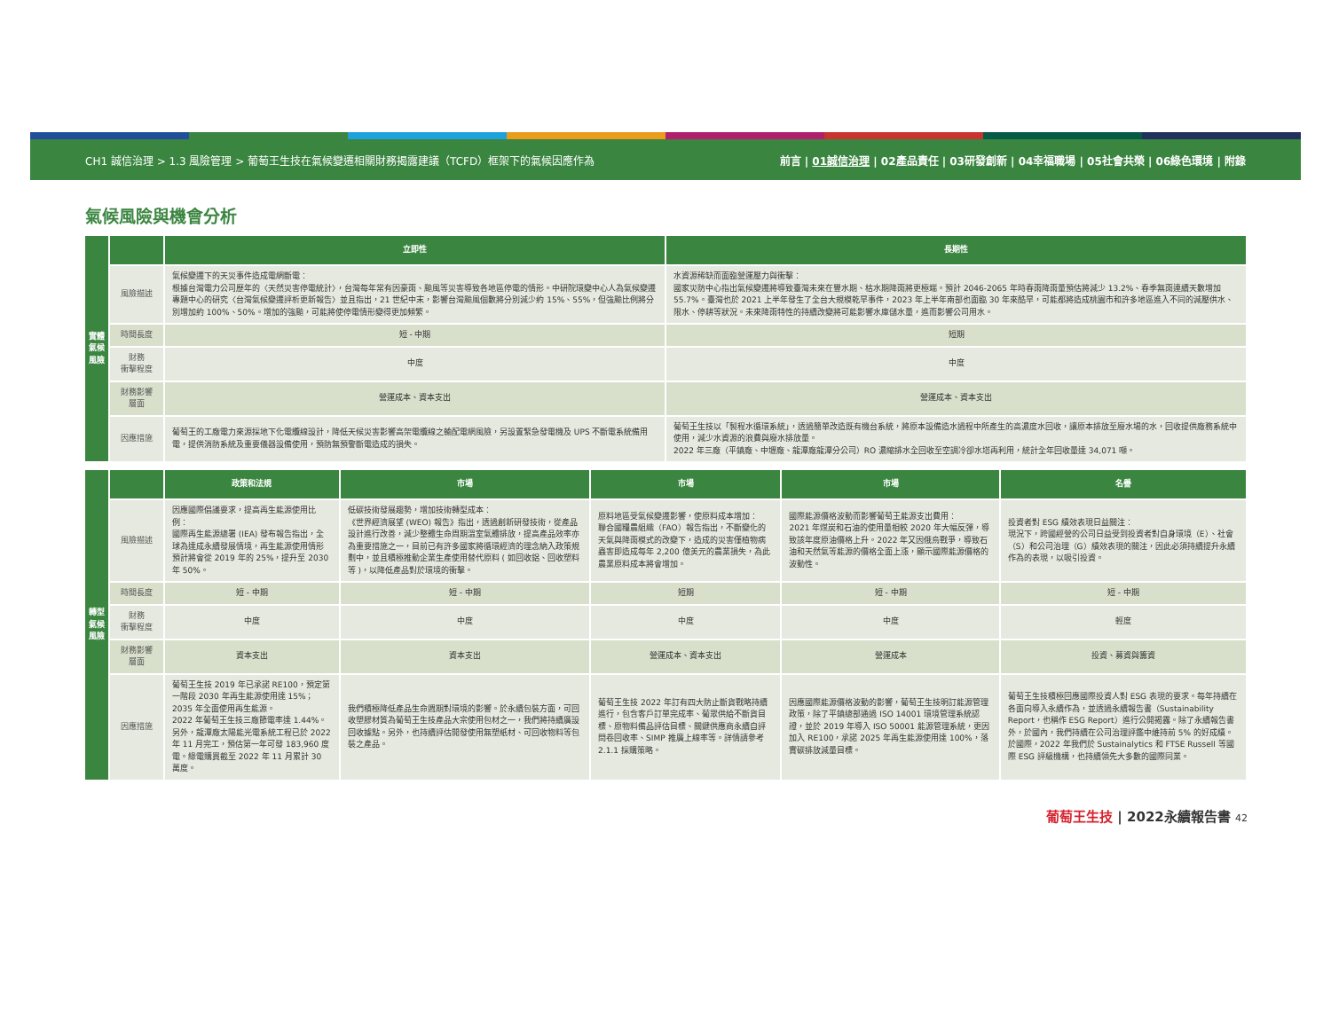CH1 誠信治理 > 1.3 風險管理 > 葡萄王生技在氣候變遷相關財務揭露建議（TCFD）框架下的氣候因應作為 前言 | 01誠信治理 | 02產品責任 | 03研發創新 | 04幸福職場 | 05社會共榮 | 06綠色環境 | 附錄
氣候風險與機會分析
| 實體氣候風險 | | 立即性 | 長期性 |
| | 風險描述 | 氣候變遷下的天災事件造成電網斷電： 根據台灣電力公司歷年的〈天然災害停電統計〉，台灣每年常有因豪雨、颱風等災害導致各地區停電的情形。中研院環變中心人為氣候變遷專題中心的研究〈台灣氣候變遷評析更新報告〉並且指出，21 世紀中末，影響台灣颱風個數將分別減少約 15%、55%，但強颱比例將分別增加約 100%、50%。增加的強颱，可能將使停電情形變得更加頻繁。 | 水資源稀缺而面臨營運壓力與衝擊： 國家災防中心指出氣候變遷將導致臺灣未來在豐水期、枯水期降雨將更極端。預計 2046-2065 年時春雨降雨量預估將減少 13.2%、春季無雨連續天數增加 55.7%。臺灣也於 2021 上半年發生了全台大規模乾旱事件，2023 年上半年南部也面臨 30 年來酷旱，可能都將造成桃園市和許多地區進入不同的減壓供水、限水、停耕等狀況。未來降雨特性的持續改變將可能影響水庫儲水量，進而影響公司用水。 |
| | 時間長度 | 短 - 中期 | 短期 |
| | 財務 衝擊程度 | 中度 | 中度 |
| | 財務影響 層面 | 營運成本、資本支出 | 營運成本、資本支出 |
| | 因應措施 | 葡萄王的工廠電力來源採地下化電纜線設計，降低天候災害影響高架電纜線之輸配電網風險，另設置緊急發電機及 UPS 不斷電系統備用電，提供消防系統及重要儀器設備使用，預防無預警斷電造成的損失。 | 葡萄王生技以「製程水循環系統」，透過簡單改造既有機台系統，將原本設備造水過程中所產生的高濃度水回收，讓原本排放至廢水場的水，回收提供廠務系統中使用，減少水資源的浪費與廢水排放量。 2022 年三廠（平鎮廠、中壢廠、龍潭廠龍潭分公司）RO 濃縮排水全回收至空調冷卻水塔再利用，統計全年回收量達 34,071 噸。 |
| 轉型氣候風險 | | 政策和法規 | 市場 | 市場 | 市場 | 名譽 |
| | 風險描述 | 因應國際倡議要求，提高再生能源使用比例： 國際再生能源總署 (IEA) 發布報告指出，全球為達成永續發展情境，再生能源使用情形預計將會從 2019 年的 25%，提升至 2030 年 50%。 | 低碳技術發展趨勢，增加技術轉型成本： 《世界經濟展望 (WEO) 報告》指出，透過創新研發技術，從產品設計進行改善，減少整體生命周期溫室氣體排放，提高產品效率亦為重要措施之一，目前已有許多國家將循環經濟的理念納入政策規劃中，並且積極推動企業生產使用替代原料 ( 如回收鋁、回收塑料等 )，以降低產品對於環境的衝擊。 | 原料地區受氣候變遷影響，使原料成本增加： 聯合國糧農組織（FAO）報告指出，不斷變化的天氣與降雨模式的改變下，造成的災害僅植物病蟲害即造成每年 2,200 億美元的農業損失，為此農業原料成本將會增加。 | 國際能源價格波動而影響葡萄王能源支出費用： 2021 年煤炭和石油的使用量相較 2020 年大幅反彈，導致該年度原油價格上升。2022 年又因俄烏戰爭，導致石油和天然氣等能源的價格全面上漲，顯示國際能源價格的波動性。 | 投資者對 ESG 績效表現日益關注： 現況下，跨國經營的公司日益受到投資者對自身環境（E）、社會（S）和公司治理（G）績效表現的關注，因此必須持續提升永續作為的表現，以吸引投資。 |
| | 時間長度 | 短 - 中期 | 短 - 中期 | 短期 | 短 - 中期 | 短 - 中期 |
| | 財務 衝擊程度 | 中度 | 中度 | 中度 | 中度 | 輕度 |
| | 財務影響 層面 | 資本支出 | 資本支出 | 營運成本、資本支出 | 營運成本 | 投資、募資與籌資 |
| | 因應措施 | 葡萄王生技 2019 年已承諾 RE100，預定第一階段 2030 年再生能源使用達 15%；2035 年全面使用再生能源。 2022 年葡萄王生技三廠節電率達 1.44%。另外，龍潭廠太陽能光電系統工程已於 2022 年 11 月完工，預估第一年可發 183,960 度電。綠電購買截至 2022 年 11 月累計 30 萬度。 | 我們積極降低產品生命週期對環境的影響。於永續包裝方面，可回收塑膠材質為葡萄王生技產品大宗使用包材之一，我們將持續廣設回收據點。另外，也持續評估開發使用無塑紙材、可回收物料等包裝之產品。 | 葡萄王生技 2022 年訂有四大防止斷貨戰略持續進行，包含客戶訂單完成率、葡眾供給不斷貨目標、原物料備品評估目標、關鍵供應商永續自評問卷回收率、SIMP 推廣上線率等。詳情請參考 2.1.1 採購策略。 | 因應國際能源價格波動的影響，葡萄王生技明訂能源管理政策，除了平鎮總部通過 ISO 14001 環境管理系統認證，並於 2019 年導入 ISO 50001 能源管理系統，更因加入 RE100，承諾 2025 年再生能源使用達 100%，落實碳排放減量目標。 | 葡萄王生技積極回應國際投資人對 ESG 表現的要求。每年持續在各面向導入永續作為，並透過永續報告書（Sustainability Report，也稱作 ESG Report）進行公開揭露。除了永續報告書外，於國內，我們持續在公司治理評鑑中維持前 5% 的好成績。 於國際，2022 年我們於 Sustainalytics 和 FTSE Russell 等國際 ESG 評級機構，也持續領先大多數的國際同業。 |
葡萄王生技 | 2022永續報告書 42